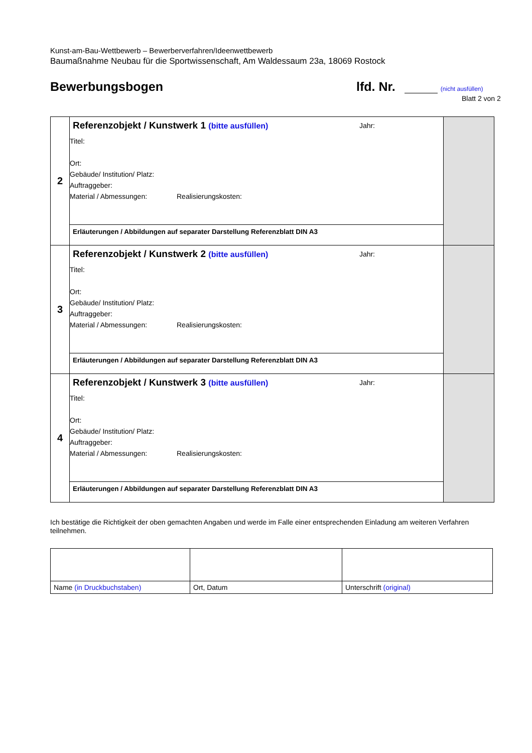Kunst-am-Bau-Wettbewerb – Bewerberverfahren/Ideenwettbewerb
Baumaßnahme Neubau für die Sportwissenschaft, Am Waldessaum 23a, 18069 Rostock
Bewerbungsbogen lfd. Nr. (nicht ausfüllen)
Blatt 2 von 2
| 2 | Referenzobjekt / Kunstwerk 1 (bitte ausfüllen) Jahr: Titel: Ort: Gebäude/ Institution/ Platz: Auftraggeber: Material / Abmessungen: Realisierungskosten: | |
| | Erläuterungen / Abbildungen auf separater Darstellung Referenzblatt DIN A3 | |
| 3 | Referenzobjekt / Kunstwerk 2 (bitte ausfüllen) Jahr: Titel: Ort: Gebäude/ Institution/ Platz: Auftraggeber: Material / Abmessungen: Realisierungskosten: | |
| | Erläuterungen / Abbildungen auf separater Darstellung Referenzblatt DIN A3 | |
| 4 | Referenzobjekt / Kunstwerk 3 (bitte ausfüllen) Jahr: Titel: Ort: Gebäude/ Institution/ Platz: Auftraggeber: Material / Abmessungen: Realisierungskosten: | |
| | Erläuterungen / Abbildungen auf separater Darstellung Referenzblatt DIN A3 | |
Ich bestätige die Richtigkeit der oben gemachten Angaben und werde im Falle einer entsprechenden Einladung am weiteren Verfahren teilnehmen.
| Name (in Druckbuchstaben) | Ort, Datum | Unterschrift (original) |